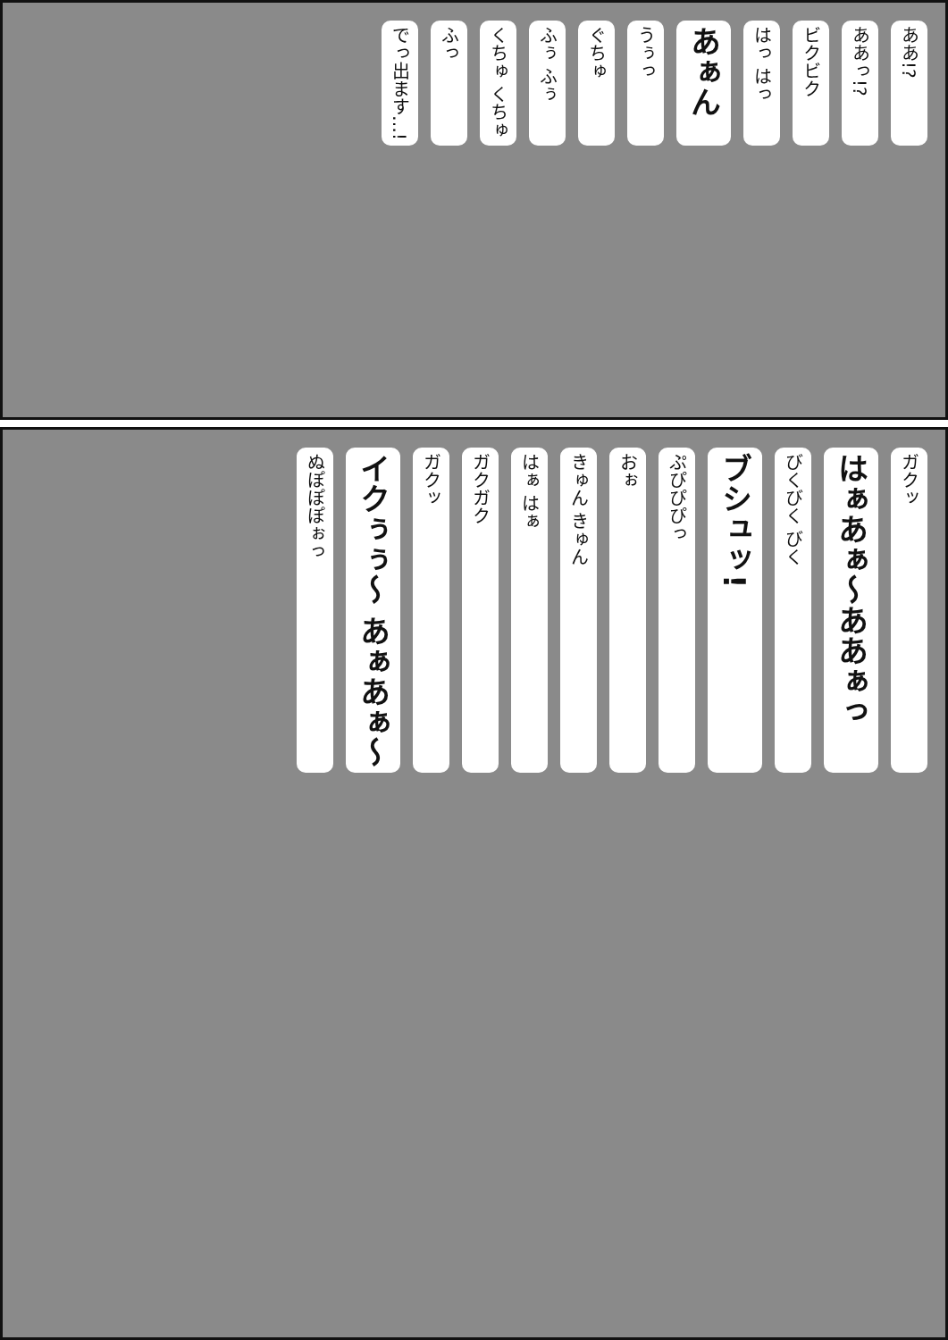ああ!? ああっ!? ビクビク はっ はっ あぁん うぅっ ぐちゅ ふぅ ふぅ くちゅ くちゅ ふっ でっ出ます…!
ガクッ はぁあぁ〜ああぁっ びくびく びく ブシュッ! ぷぴぴぴっ おぉ きゅん きゅん はぁ はぁ ガクガク ガクッ イクぅぅ〜 あぁあぁ〜 ぬぽぽぽぉっ